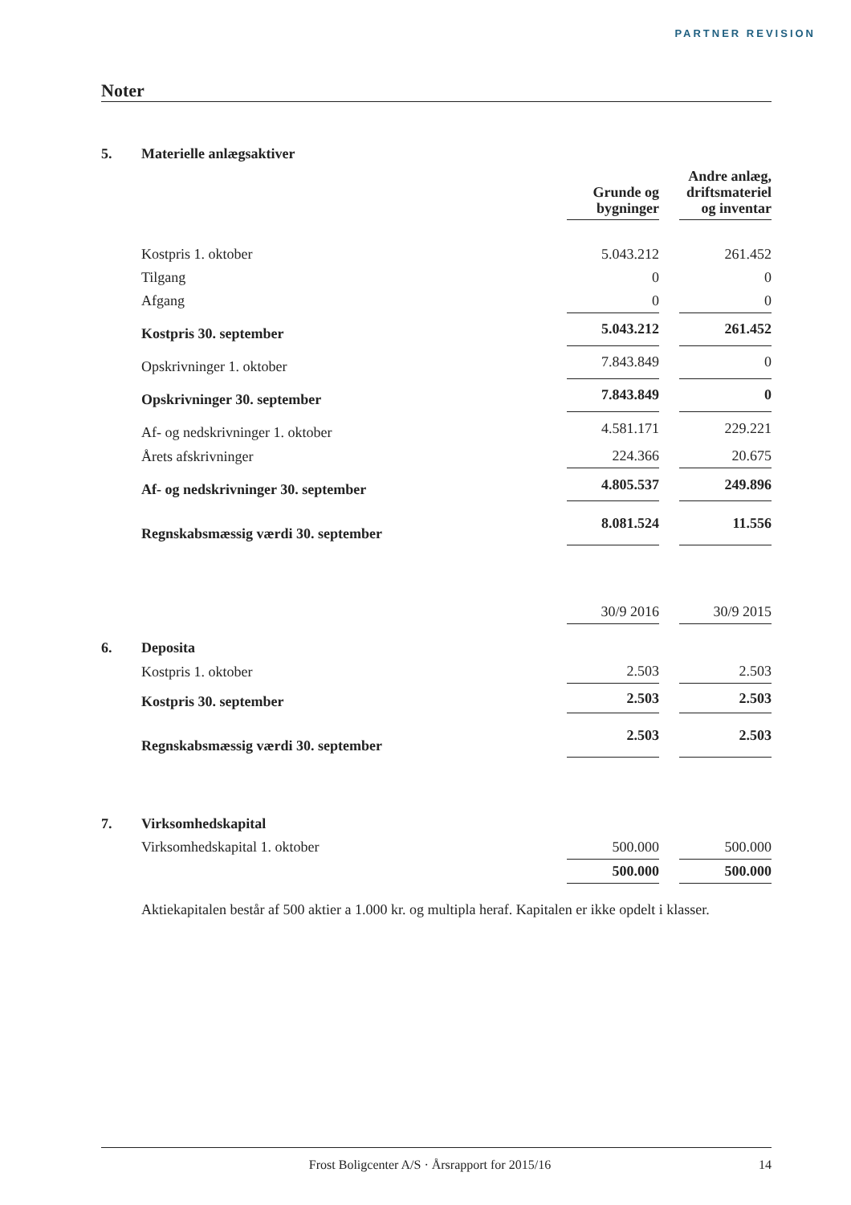PARTNER REVISION
Noter
| 5. | Materielle anlægsaktiver | | | |
| | | Grunde og bygninger | | Andre anlæg, driftsmateriel og inventar |
| | Kostpris 1. oktober | 5.043.212 | | 261.452 |
| | Tilgang | 0 | | 0 |
| | Afgang | 0 | | 0 |
| | Kostpris 30. september | 5.043.212 | | 261.452 |
| | Opskrivninger 1. oktober | 7.843.849 | | 0 |
| | Opskrivninger 30. september | 7.843.849 | | 0 |
| | Af- og nedskrivninger 1. oktober | 4.581.171 | | 229.221 |
| | Årets afskrivninger | 224.366 | | 20.675 |
| | Af- og nedskrivninger 30. september | 4.805.537 | | 249.896 |
| | Regnskabsmæssig værdi 30. september | 8.081.524 | | 11.556 |
| | | 30/9 2016 | | 30/9 2015 |
| 6. | Deposita | | | |
| | Kostpris 1. oktober | 2.503 | | 2.503 |
| | Kostpris 30. september | 2.503 | | 2.503 |
| | Regnskabsmæssig værdi 30. september | 2.503 | | 2.503 |
| 7. | Virksomhedskapital | | | |
| | Virksomhedskapital 1. oktober | 500.000 | | 500.000 |
| | | 500.000 | | 500.000 |
| | Aktiekapitalen består af 500 aktier a 1.000 kr. og multipla heraf. Kapitalen er ikke opdelt i klasser. | | | |
Frost Boligcenter A/S · Årsrapport for 2015/16 14